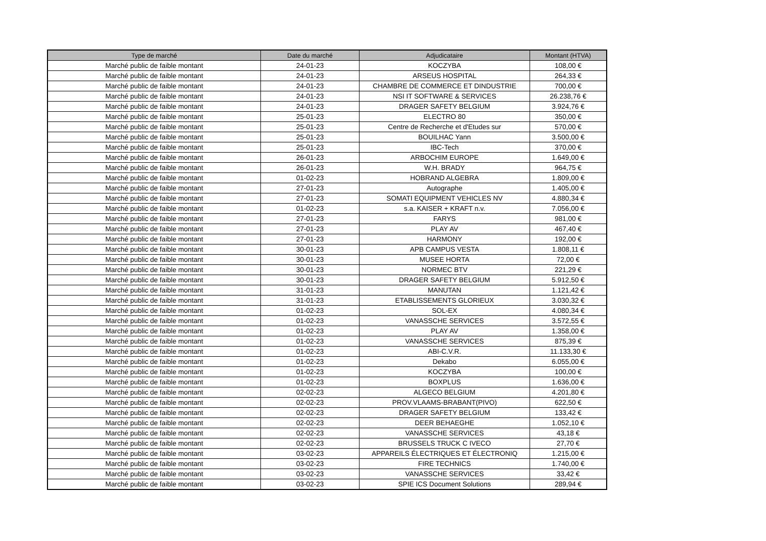| Type de marché | Date du marché | Adjudicataire | Montant (HTVA) |
| --- | --- | --- | --- |
| Marché public de faible montant | 24-01-23 | KOCZYBA | 108,00 € |
| Marché public de faible montant | 24-01-23 | ARSEUS HOSPITAL | 264,33 € |
| Marché public de faible montant | 24-01-23 | CHAMBRE DE COMMERCE ET DINDUSTRIE | 700,00 € |
| Marché public de faible montant | 24-01-23 | NSI IT SOFTWARE & SERVICES | 26.238,76 € |
| Marché public de faible montant | 24-01-23 | DRAGER SAFETY BELGIUM | 3.924,76 € |
| Marché public de faible montant | 25-01-23 | ELECTRO 80 | 350,00 € |
| Marché public de faible montant | 25-01-23 | Centre de Recherche et d'Etudes sur | 570,00 € |
| Marché public de faible montant | 25-01-23 | BOUILHAC Yann | 3.500,00 € |
| Marché public de faible montant | 25-01-23 | IBC-Tech | 370,00 € |
| Marché public de faible montant | 26-01-23 | ARBOCHIM EUROPE | 1.649,00 € |
| Marché public de faible montant | 26-01-23 | W.H. BRADY | 964,75 € |
| Marché public de faible montant | 01-02-23 | HOBRAND ALGEBRA | 1.809,00 € |
| Marché public de faible montant | 27-01-23 | Autographe | 1.405,00 € |
| Marché public de faible montant | 27-01-23 | SOMATI EQUIPMENT VEHICLES NV | 4.880,34 € |
| Marché public de faible montant | 01-02-23 | s.a. KAISER + KRAFT n.v. | 7.056,00 € |
| Marché public de faible montant | 27-01-23 | FARYS | 981,00 € |
| Marché public de faible montant | 27-01-23 | PLAY AV | 467,40 € |
| Marché public de faible montant | 27-01-23 | HARMONY | 192,00 € |
| Marché public de faible montant | 30-01-23 | APB CAMPUS VESTA | 1.808,11 € |
| Marché public de faible montant | 30-01-23 | MUSEE HORTA | 72,00 € |
| Marché public de faible montant | 30-01-23 | NORMEC BTV | 221,29 € |
| Marché public de faible montant | 30-01-23 | DRAGER SAFETY BELGIUM | 5.912,50 € |
| Marché public de faible montant | 31-01-23 | MANUTAN | 1.121,42 € |
| Marché public de faible montant | 31-01-23 | ETABLISSEMENTS GLORIEUX | 3.030,32 € |
| Marché public de faible montant | 01-02-23 | SOL-EX | 4.080,34 € |
| Marché public de faible montant | 01-02-23 | VANASSCHE SERVICES | 3.572,55 € |
| Marché public de faible montant | 01-02-23 | PLAY AV | 1.358,00 € |
| Marché public de faible montant | 01-02-23 | VANASSCHE SERVICES | 875,39 € |
| Marché public de faible montant | 01-02-23 | ABI-C.V.R. | 11.133,30 € |
| Marché public de faible montant | 01-02-23 | Dekabo | 6.055,00 € |
| Marché public de faible montant | 01-02-23 | KOCZYBA | 100,00 € |
| Marché public de faible montant | 01-02-23 | BOXPLUS | 1.636,00 € |
| Marché public de faible montant | 02-02-23 | ALGECO BELGIUM | 4.201,80 € |
| Marché public de faible montant | 02-02-23 | PROV.VLAAMS-BRABANT(PIVO) | 622,50 € |
| Marché public de faible montant | 02-02-23 | DRAGER SAFETY BELGIUM | 133,42 € |
| Marché public de faible montant | 02-02-23 | DEER BEHAEGHE | 1.052,10 € |
| Marché public de faible montant | 02-02-23 | VANASSCHE SERVICES | 43,18 € |
| Marché public de faible montant | 02-02-23 | BRUSSELS TRUCK C IVECO | 27,70 € |
| Marché public de faible montant | 03-02-23 | APPAREILS ÉLECTRIQUES ET ÉLECTRONIQ | 1.215,00 € |
| Marché public de faible montant | 03-02-23 | FIRE TECHNICS | 1.740,00 € |
| Marché public de faible montant | 03-02-23 | VANASSCHE SERVICES | 33,42 € |
| Marché public de faible montant | 03-02-23 | SPIE ICS Document Solutions | 289,94 € |